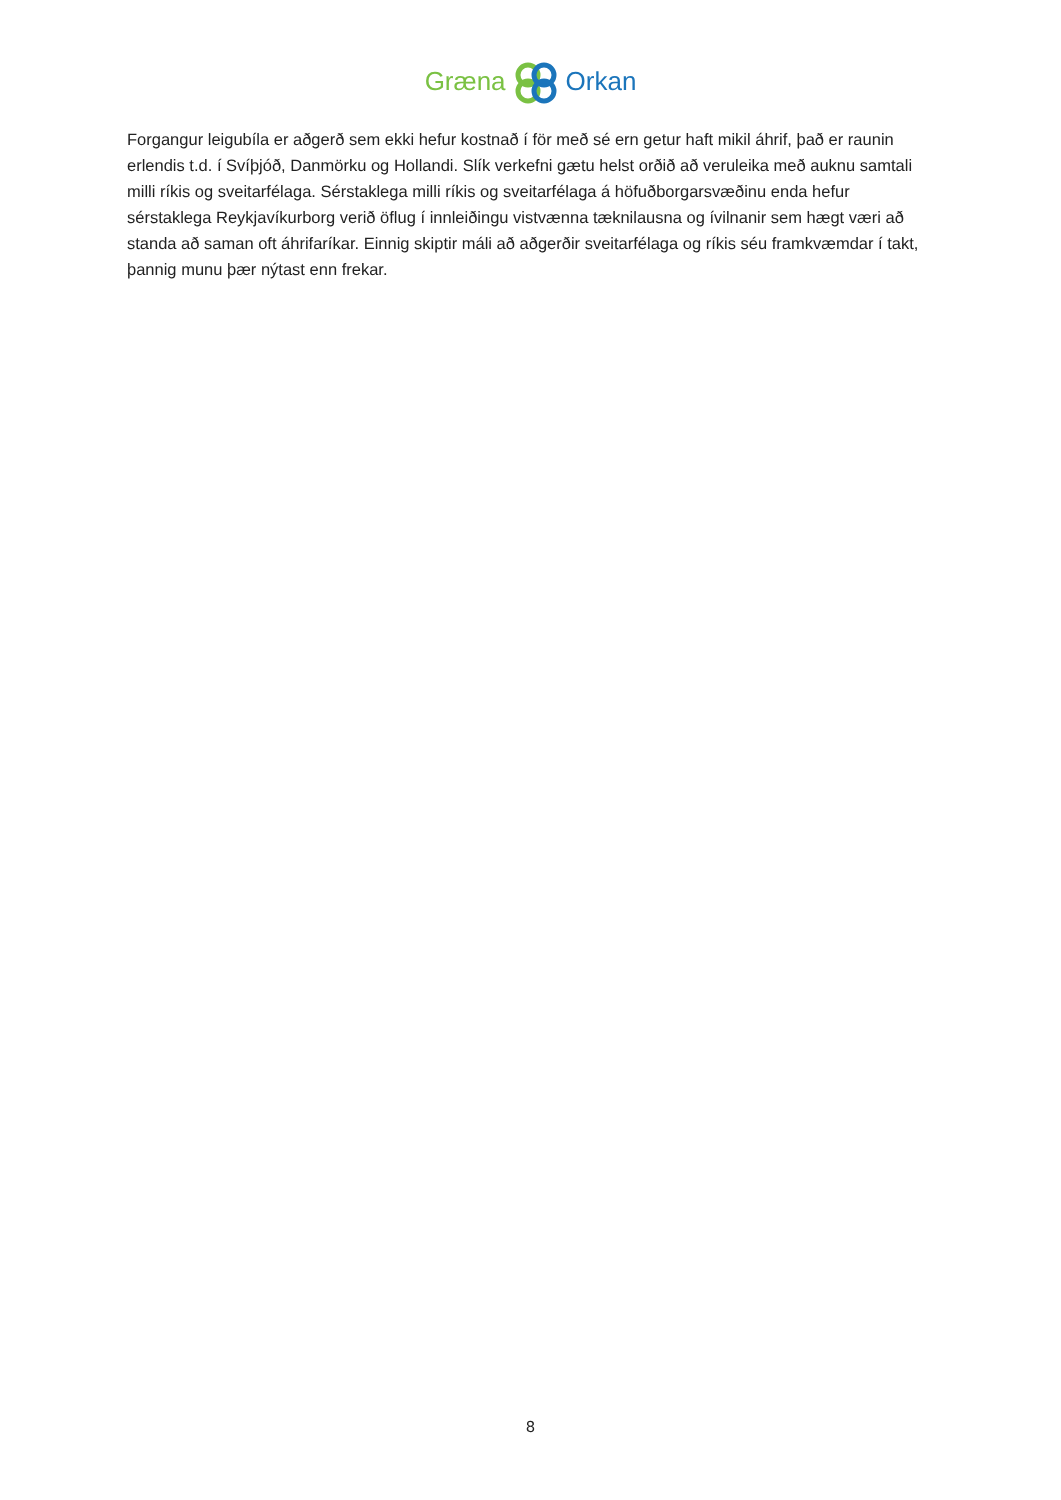GrænaOrkan
Forgangur leigubíla er aðgerð sem ekki hefur kostnað í för með sé ern getur haft mikil áhrif, það er raunin erlendis t.d. í Svíþjóð, Danmörku og Hollandi. Slík verkefni gætu helst orðið að veruleika með auknu samtali milli ríkis og sveitarfélaga. Sérstaklega milli ríkis og sveitarfélaga á höfuðborgarsvæðinu enda hefur sérstaklega Reykjavíkurborg verið öflug í innleiðingu vistvænna tæknilausna og ívilnanir sem hægt væri að standa að saman oft áhrifaríkar. Einnig skiptir máli að aðgerðir sveitarfélaga og ríkis séu framkvæmdar í takt, þannig munu þær nýtast enn frekar.
8